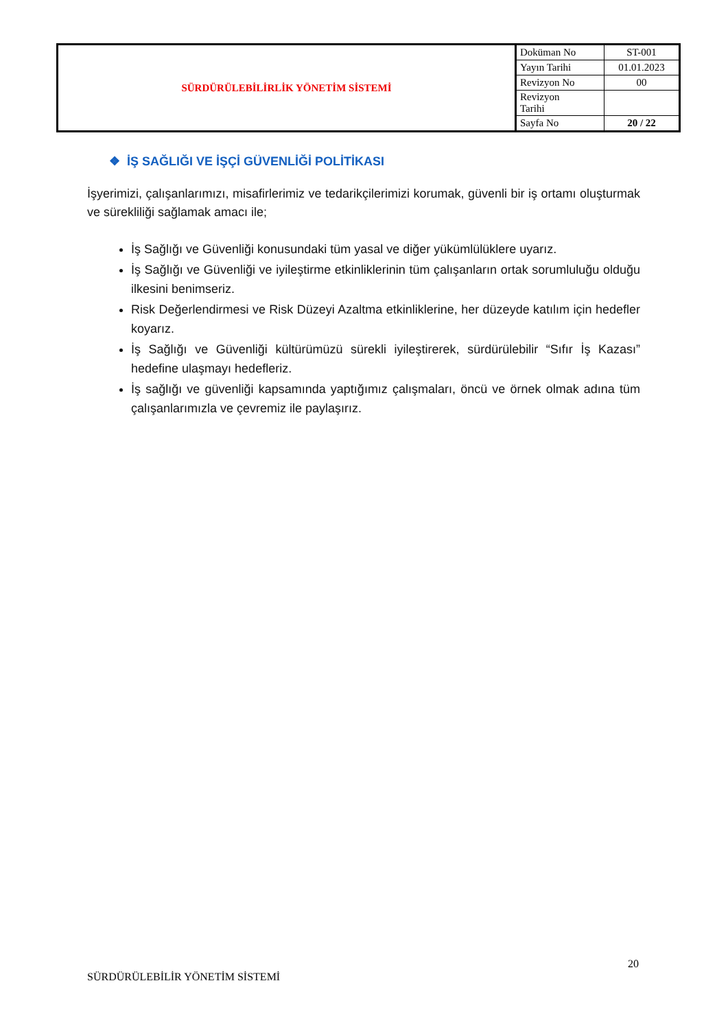| SÜRDÜRÜLEBİLİRLİK YÖNETİM SİSTEMİ | Doküman No | ST-001 |
| | Yayın Tarihi | 01.01.2023 |
| | Revizyon No | 00 |
| | Revizyon Tarihi | |
| | Sayfa No | 20 / 22 |
❖ İŞ SAĞLIĞI VE İŞÇİ GÜVENLİĞİ POLİTİKASI
İşyerimizi, çalışanlarımızı, misafirlerimiz ve tedarikçilerimizi korumak, güvenli bir iş ortamı oluşturmak ve sürekliliği sağlamak amacı ile;
İş Sağlığı ve Güvenliği konusundaki tüm yasal ve diğer yükümlülüklere uyarız.
İş Sağlığı ve Güvenliği ve iyileştirme etkinliklerinin tüm çalışanların ortak sorumluluğu olduğu ilkesini benimseriz.
Risk Değerlendirmesi ve Risk Düzeyi Azaltma etkinliklerine, her düzeyde katılım için hedefler koyarız.
İş Sağlığı ve Güvenliği kültürümüzü sürekli iyileştirerek, sürdürülebilir “Sıfır İş Kazası” hedefine ulaşmayı hedefleriz.
İş sağlığı ve güvenliği kapsamında yaptığımız çalışmaları, öncü ve örnek olmak adına tüm çalışanlarımızla ve çevremiz ile paylaşırız.
20
SÜRDÜRÜLEBİLİR YÖNETİM SİSTEMİ